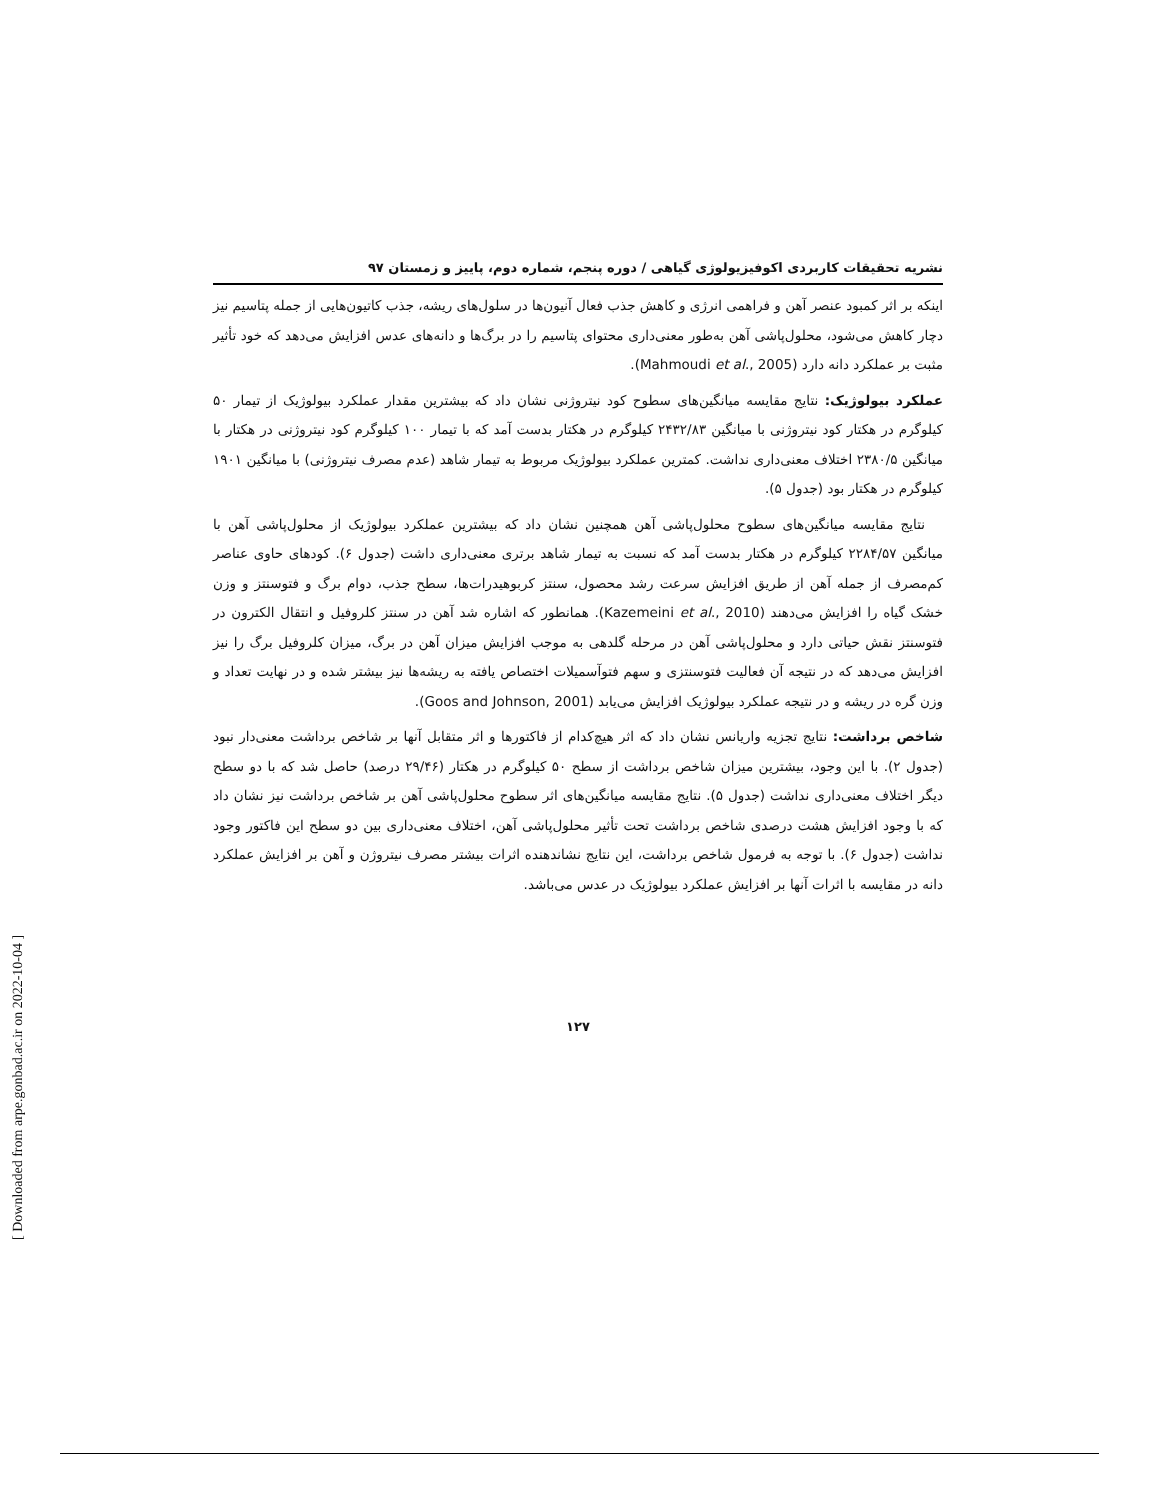نشریه تحقیقات کاربردی اکوفیزیولوژی گیاهی / دوره پنجم، شماره دوم، پاییز و زمستان ۹۷
اینکه بر اثر کمبود عنصر آهن و فراهمی انرژی و کاهش جذب فعال آنیون‌ها در سلول‌های ریشه، جذب کاتیون‌هایی از جمله پتاسیم نیز دچار کاهش می‌شود، محلول‌پاشی آهن به‌طور معنی‌داری محتوای پتاسیم را در برگ‌ها و دانه‌های عدس افزایش می‌دهد که خود تأثیر مثبت بر عملکرد دانه دارد (Mahmoudi et al., 2005).
عملکرد بیولوژیک: نتایج مقایسه میانگین‌های سطوح کود نیتروژنی نشان داد که بیشترین مقدار عملکرد بیولوژیک از تیمار ۵۰ کیلوگرم در هکتار کود نیتروژنی با میانگین ۲۴۳۲/۸۳ کیلوگرم در هکتار بدست آمد که با تیمار ۱۰۰ کیلوگرم کود نیتروژنی در هکتار با میانگین ۲۳۸۰/۵ اختلاف معنی‌داری نداشت. کمترین عملکرد بیولوژیک مربوط به تیمار شاهد (عدم مصرف نیتروژنی) با میانگین ۱۹۰۱ کیلوگرم در هکتار بود (جدول ۵).
نتایج مقایسه میانگین‌های سطوح محلول‌پاشی آهن همچنین نشان داد که بیشترین عملکرد بیولوژیک از محلول‌پاشی آهن با میانگین ۲۲۸۴/۵۷ کیلوگرم در هکتار بدست آمد که نسبت به تیمار شاهد برتری معنی‌داری داشت (جدول ۶). کودهای حاوی عناصر کم‌مصرف از جمله آهن از طریق افزایش سرعت رشد محصول، سنتز کربوهیدرات‌ها، سطح جذب، دوام برگ و فتوسنتز و وزن خشک گیاه را افزایش می‌دهند (Kazemeini et al., 2010). همانطور که اشاره شد آهن در سنتز کلروفیل و انتقال الکترون در فتوسنتز نقش حیاتی دارد و محلول‌پاشی آهن در مرحله گلدهی به موجب افزایش میزان آهن در برگ، میزان کلروفیل برگ را نیز افزایش می‌دهد که در نتیجه آن فعالیت فتوسنتزی و سهم فتوآسمیلات اختصاص یافته به ریشه‌ها نیز بیشتر شده و در نهایت تعداد و وزن گره در ریشه و در نتیجه عملکرد بیولوژیک افزایش می‌یابد (Goos and Johnson, 2001).
شاخص برداشت: نتایج تجزیه واریانس نشان داد که اثر هیچ‌کدام از فاکتورها و اثر متقابل آنها بر شاخص برداشت معنی‌دار نبود (جدول ۲). با این وجود، بیشترین میزان شاخص برداشت از سطح ۵۰ کیلوگرم در هکتار (۲۹/۴۶ درصد) حاصل شد که با دو سطح دیگر اختلاف معنی‌داری نداشت (جدول ۵). نتایج مقایسه میانگین‌های اثر سطوح محلول‌پاشی آهن بر شاخص برداشت نیز نشان داد که با وجود افزایش هشت درصدی شاخص برداشت تحت تأثیر محلول‌پاشی آهن، اختلاف معنی‌داری بین دو سطح این فاکتور وجود نداشت (جدول ۶). با توجه به فرمول شاخص برداشت، این نتایج نشاندهنده اثرات بیشتر مصرف نیتروژن و آهن بر افزایش عملکرد دانه در مقایسه با اثرات آنها بر افزایش عملکرد بیولوژیک در عدس می‌باشد.
۱۲۷
[ Downloaded from arpe.gonbad.ac.ir on 2022-10-04 ]